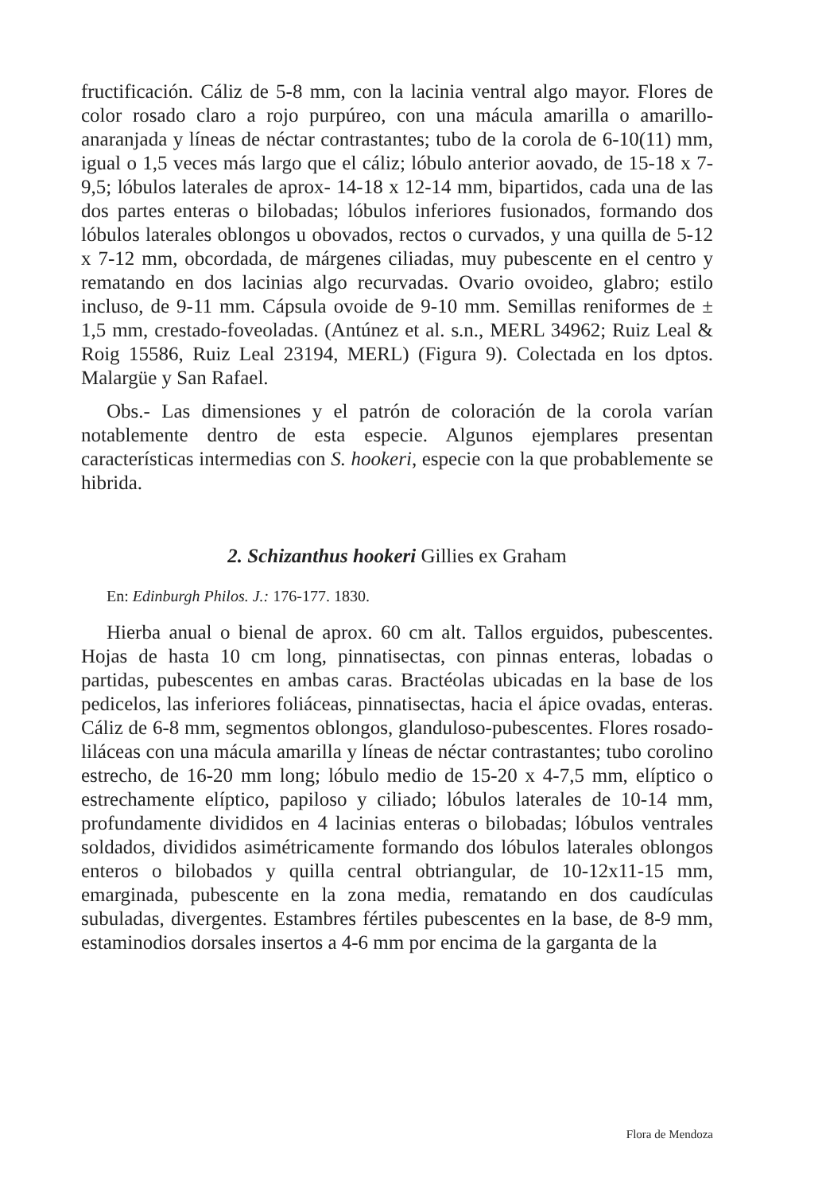fructificación. Cáliz de 5-8 mm, con la lacinia ventral algo mayor. Flores de color rosado claro a rojo purpúreo, con una mácula amarilla o amarillo-anaranjada y líneas de néctar contrastantes; tubo de la corola de 6-10(11) mm, igual o 1,5 veces más largo que el cáliz; lóbulo anterior aovado, de 15-18 x 7-9,5; lóbulos laterales de aprox- 14-18 x 12-14 mm, bipartidos, cada una de las dos partes enteras o bilobadas; lóbulos inferiores fusionados, formando dos lóbulos laterales oblongos u obovados, rectos o curvados, y una quilla de 5-12 x 7-12 mm, obcordada, de márgenes ciliadas, muy pubescente en el centro y rematando en dos lacinias algo recurvadas. Ovario ovoideo, glabro; estilo incluso, de 9-11 mm. Cápsula ovoide de 9-10 mm. Semillas reniformes de ± 1,5 mm, crestado-foveoladas. (Antúnez et al. s.n., MERL 34962; Ruiz Leal & Roig 15586, Ruiz Leal 23194, MERL) (Figura 9). Colectada en los dptos. Malargüe y San Rafael.
Obs.- Las dimensiones y el patrón de coloración de la corola varían notablemente dentro de esta especie. Algunos ejemplares presentan características intermedias con S. hookeri, especie con la que probablemente se hibrida.
2. Schizanthus hookeri Gillies ex Graham
En: Edinburgh Philos. J.: 176-177. 1830.
Hierba anual o bienal de aprox. 60 cm alt. Tallos erguidos, pubescentes. Hojas de hasta 10 cm long, pinnatisectas, con pinnas enteras, lobadas o partidas, pubescentes en ambas caras. Bractéolas ubicadas en la base de los pedicelos, las inferiores foliáceas, pinnatisectas, hacia el ápice ovadas, enteras. Cáliz de 6-8 mm, segmentos oblongos, glanduloso-pubescentes. Flores rosado-liláceas con una mácula amarilla y líneas de néctar contrastantes; tubo corolino estrecho, de 16-20 mm long; lóbulo medio de 15-20 x 4-7,5 mm, elíptico o estrechamente elíptico, papiloso y ciliado; lóbulos laterales de 10-14 mm, profundamente divididos en 4 lacinias enteras o bilobadas; lóbulos ventrales soldados, divididos asimétricamente formando dos lóbulos laterales oblongos enteros o bilobados y quilla central obtriangular, de 10-12x11-15 mm, emarginada, pubescente en la zona media, rematando en dos caudículas subuladas, divergentes. Estambres fértiles pubescentes en la base, de 8-9 mm, estaminodios dorsales insertos a 4-6 mm por encima de la garganta de la
Flora de Mendoza